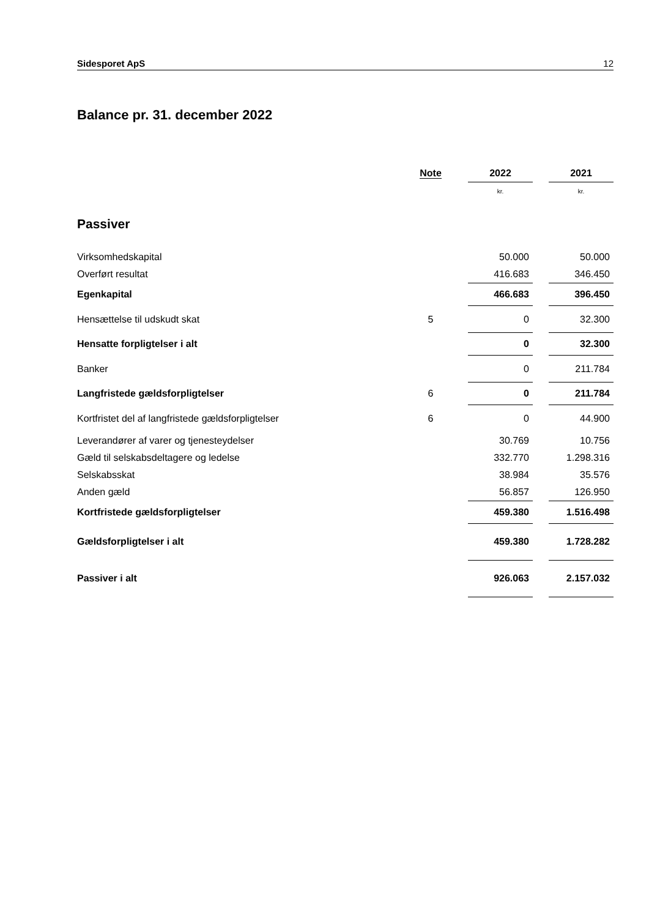Sidesporet ApS 12
Balance pr. 31. december 2022
| | Note | | 2022 | | 2021 |
| --- | --- | --- | --- | --- | --- |
| | | | kr. | | kr. |
| Passiver | | | | | |
| Virksomhedskapital | | | 50.000 | | 50.000 |
| Overført resultat | | | 416.683 | | 346.450 |
| Egenkapital | | | 466.683 | | 396.450 |
| Hensættelse til udskudt skat | 5 | | 0 | | 32.300 |
| Hensatte forpligtelser i alt | | | 0 | | 32.300 |
| Banker | | | 0 | | 211.784 |
| Langfristede gældsforpligtelser | 6 | | 0 | | 211.784 |
| Kortfristet del af langfristede gældsforpligtelser | 6 | | 0 | | 44.900 |
| Leverandører af varer og tjenesteydelser | | | 30.769 | | 10.756 |
| Gæld til selskabsdeltagere og ledelse | | | 332.770 | | 1.298.316 |
| Selskabsskat | | | 38.984 | | 35.576 |
| Anden gæld | | | 56.857 | | 126.950 |
| Kortfristede gældsforpligtelser | | | 459.380 | | 1.516.498 |
| Gældsforpligtelser i alt | | | 459.380 | | 1.728.282 |
| Passiver i alt | | | 926.063 | | 2.157.032 |